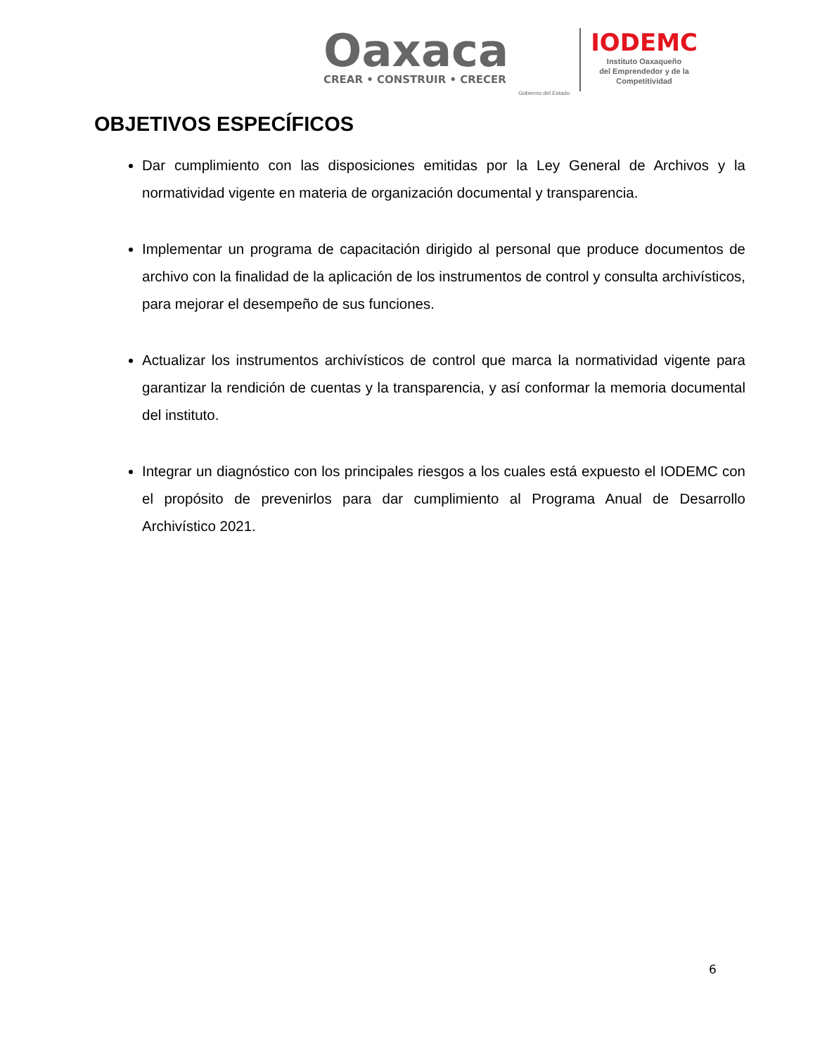Oaxaca
CREAR • CONSTRUIR • CRECER
Gobierno del Estado
IODEMC
Instituto Oaxaqueño
del Emprendedor y de la
Competitividad
OBJETIVOS ESPECÍFICOS
Dar cumplimiento con las disposiciones emitidas por la Ley General de Archivos y la normatividad vigente en materia de organización documental y transparencia.
Implementar un programa de capacitación dirigido al personal que produce documentos de archivo con la finalidad de la aplicación de los instrumentos de control y consulta archivísticos, para mejorar el desempeño de sus funciones.
Actualizar los instrumentos archivísticos de control que marca la normatividad vigente para garantizar la rendición de cuentas y la transparencia, y así conformar la memoria documental del instituto.
Integrar un diagnóstico con los principales riesgos a los cuales está expuesto el IODEMC con el propósito de prevenirlos para dar cumplimiento al Programa Anual de Desarrollo Archivístico 2021.
6